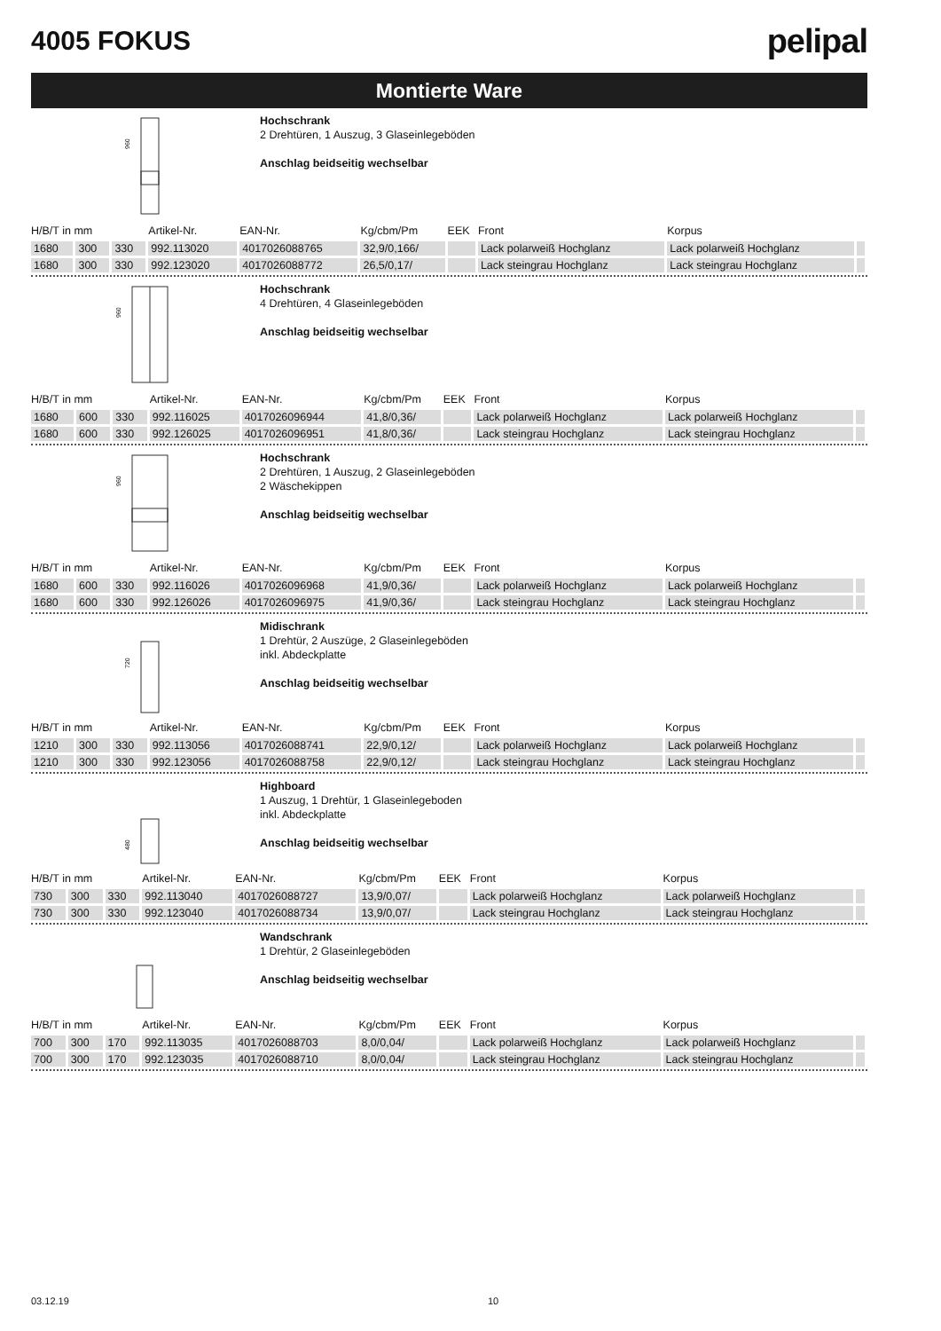4005 FOKUS
pelipal
Montierte Ware
960
Hochschrank
2 Drehtüren, 1 Auszug, 3 Glaseinlegeböden
Anschlag beidseitig wechselbar
| H/B/T in mm | | | Artikel-Nr. | EAN-Nr. | Kg/cbm/Pm | EEK | Front | Korpus | |
| --- | --- | --- | --- | --- | --- | --- | --- | --- | --- |
| 1680 | 300 | 330 | 992.113020 | 4017026088765 | 32,9/0,166/ | | Lack polarweiß Hochglanz | Lack polarweiß Hochglanz | |
| 1680 | 300 | 330 | 992.123020 | 4017026088772 | 26,5/0,17/ | | Lack steingrau Hochglanz | Lack steingrau Hochglanz | |
960
Hochschrank
4 Drehtüren, 4 Glaseinlegeböden
Anschlag beidseitig wechselbar
| H/B/T in mm | | | Artikel-Nr. | EAN-Nr. | Kg/cbm/Pm | EEK | Front | Korpus | |
| --- | --- | --- | --- | --- | --- | --- | --- | --- | --- |
| 1680 | 600 | 330 | 992.116025 | 4017026096944 | 41,8/0,36/ | | Lack polarweiß Hochglanz | Lack polarweiß Hochglanz | |
| 1680 | 600 | 330 | 992.126025 | 4017026096951 | 41,8/0,36/ | | Lack steingrau Hochglanz | Lack steingrau Hochglanz | |
960
Hochschrank
2 Drehtüren, 1 Auszug, 2 Glaseinlegeböden
2 Wäschekippen
Anschlag beidseitig wechselbar
| H/B/T in mm | | | Artikel-Nr. | EAN-Nr. | Kg/cbm/Pm | EEK | Front | Korpus | |
| --- | --- | --- | --- | --- | --- | --- | --- | --- | --- |
| 1680 | 600 | 330 | 992.116026 | 4017026096968 | 41,9/0,36/ | | Lack polarweiß Hochglanz | Lack polarweiß Hochglanz | |
| 1680 | 600 | 330 | 992.126026 | 4017026096975 | 41,9/0,36/ | | Lack steingrau Hochglanz | Lack steingrau Hochglanz | |
720
Midischrank
1 Drehtür, 2 Auszüge, 2 Glaseinlegeböden
inkl. Abdeckplatte
Anschlag beidseitig wechselbar
| H/B/T in mm | | | Artikel-Nr. | EAN-Nr. | Kg/cbm/Pm | EEK | Front | Korpus | |
| --- | --- | --- | --- | --- | --- | --- | --- | --- | --- |
| 1210 | 300 | 330 | 992.113056 | 4017026088741 | 22,9/0,12/ | | Lack polarweiß Hochglanz | Lack polarweiß Hochglanz | |
| 1210 | 300 | 330 | 992.123056 | 4017026088758 | 22,9/0,12/ | | Lack steingrau Hochglanz | Lack steingrau Hochglanz | |
480
Highboard
1 Auszug, 1 Drehtür, 1 Glaseinlegeboden
inkl. Abdeckplatte
Anschlag beidseitig wechselbar
| H/B/T in mm | | | Artikel-Nr. | EAN-Nr. | Kg/cbm/Pm | EEK | Front | Korpus | |
| --- | --- | --- | --- | --- | --- | --- | --- | --- | --- |
| 730 | 300 | 330 | 992.113040 | 4017026088727 | 13,9/0,07/ | | Lack polarweiß Hochglanz | Lack polarweiß Hochglanz | |
| 730 | 300 | 330 | 992.123040 | 4017026088734 | 13,9/0,07/ | | Lack steingrau Hochglanz | Lack steingrau Hochglanz | |
Wandschrank
1 Drehtür, 2 Glaseinlegeböden
Anschlag beidseitig wechselbar
| H/B/T in mm | | | Artikel-Nr. | EAN-Nr. | Kg/cbm/Pm | EEK | Front | Korpus | |
| --- | --- | --- | --- | --- | --- | --- | --- | --- | --- |
| 700 | 300 | 170 | 992.113035 | 4017026088703 | 8,0/0,04/ | | Lack polarweiß Hochglanz | Lack polarweiß Hochglanz | |
| 700 | 300 | 170 | 992.123035 | 4017026088710 | 8,0/0,04/ | | Lack steingrau Hochglanz | Lack steingrau Hochglanz | |
03.12.19 10